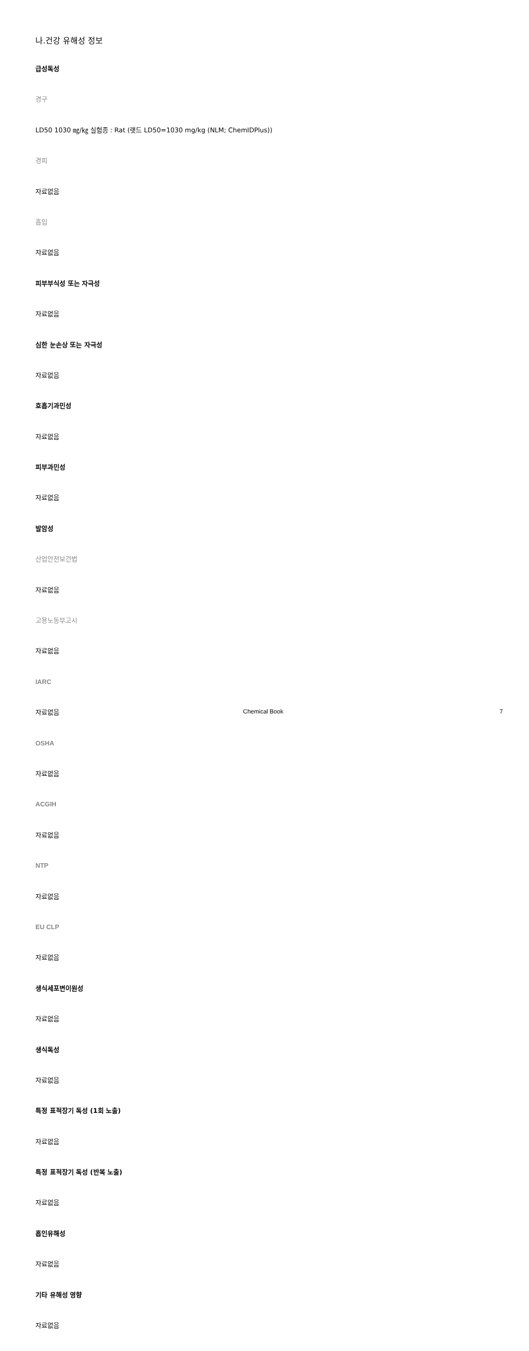나.건강 유해성 정보
급성독성
경구
LD50 1030 ㎎/㎏ 실험종 : Rat (랫드 LD50=1030 mg/kg (NLM; ChemIDPlus))
경피
자료없음
흡입
자료없음
피부부식성 또는 자극성
자료없음
심한 눈손상 또는 자극성
자료없음
호흡기과민성
자료없음
피부과민성
자료없음
발암성
산업안전보건법
자료없음
고용노동부고시
자료없음
IARC
자료없음
OSHA
자료없음
ACGIH
자료없음
NTP
자료없음
EU CLP
자료없음
생식세포변이원성
자료없음
생식독성
자료없음
특정 표적장기 독성 (1회 노출)
자료없음
특정 표적장기 독성 (반복 노출)
자료없음
흡인유해성
자료없음
기타 유해성 영향
자료없음
Chemical Book 7